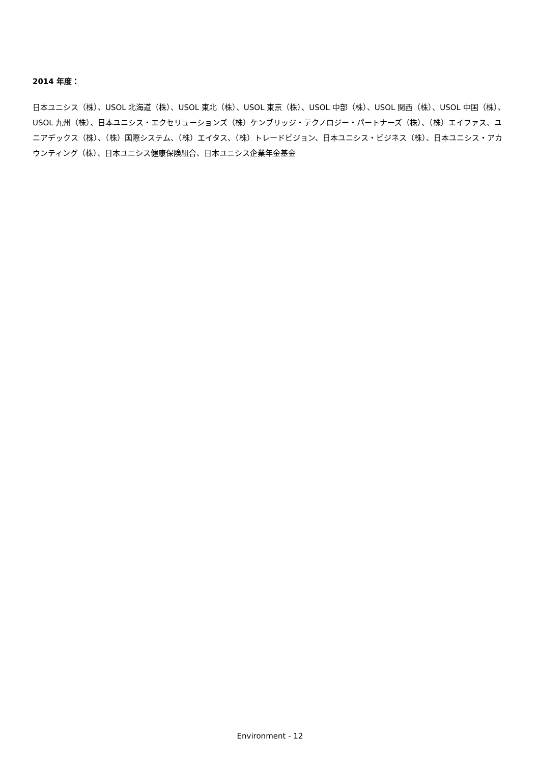2014 年度：
日本ユニシス（株）、USOL 北海道（株）、USOL 東北（株）、USOL 東京（株）、USOL 中部（株）、USOL 関西（株）、USOL 中国（株）、USOL 九州（株）、日本ユニシス・エクセリューションズ（株）ケンブリッジ・テクノロジー・パートナーズ（株）、（株）エイファス、ユニアデックス（株）、（株）国際システム、（株）エイタス、（株）トレードビジョン、日本ユニシス・ビジネス（株）、日本ユニシス・アカウンティング（株）、日本ユニシス健康保険組合、日本ユニシス企業年金基金
Environment - 12